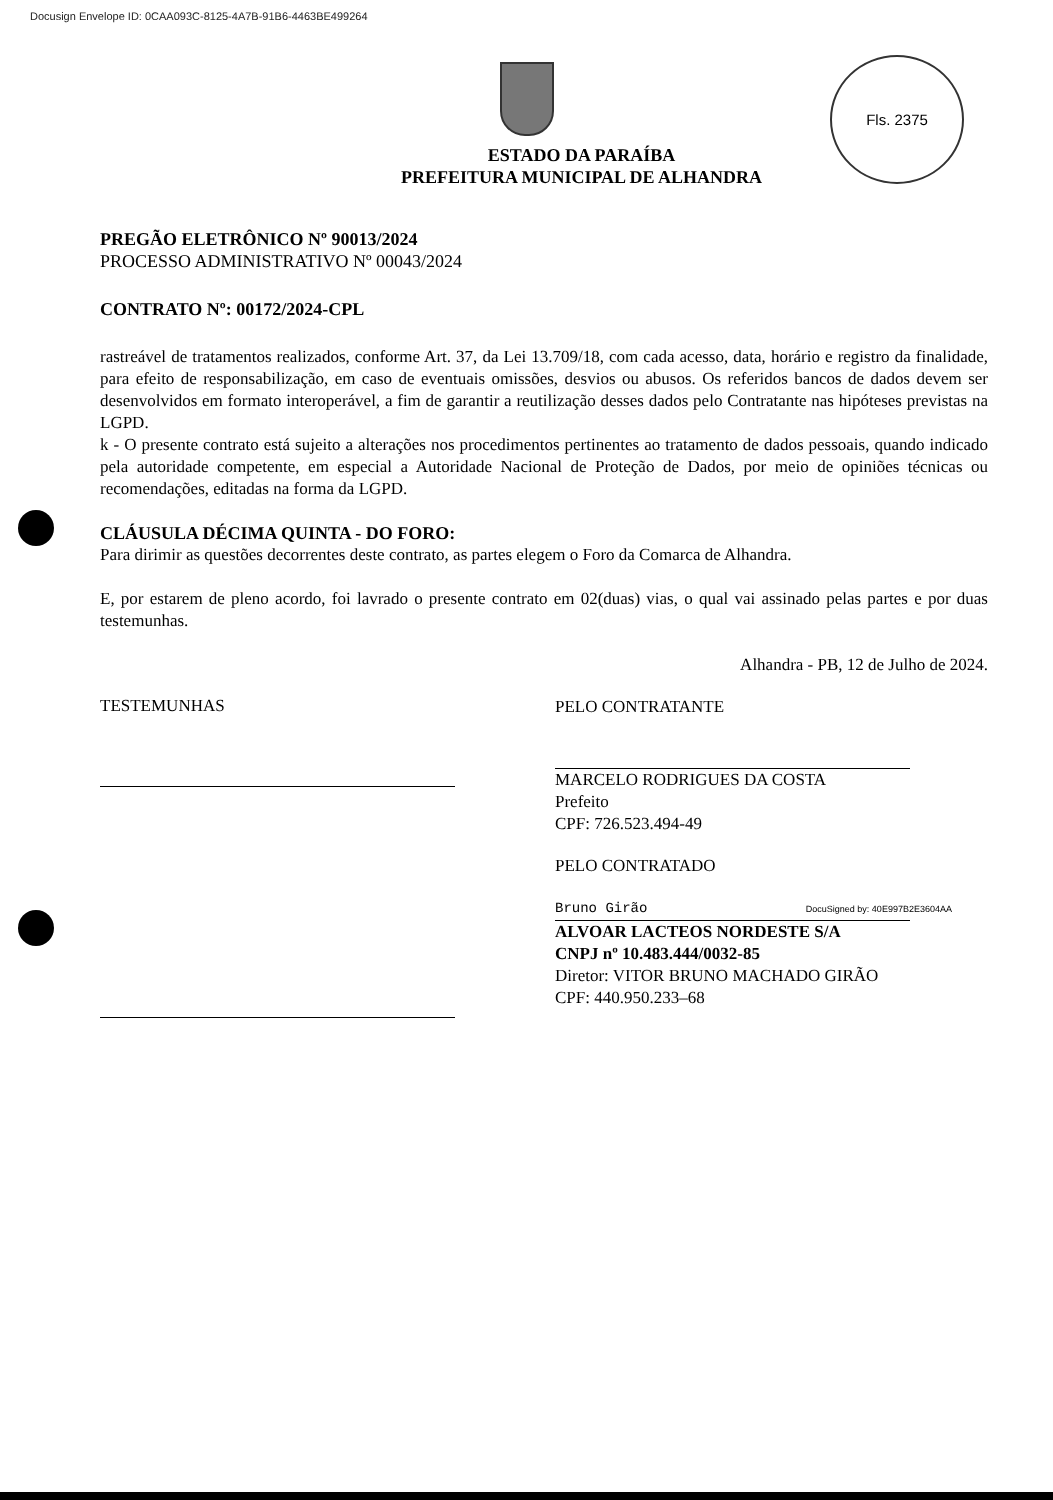Docusign Envelope ID: 0CAA093C-8125-4A7B-91B6-4463BE499264
Fls. 2375
ESTADO DA PARAÍBA
PREFEITURA MUNICIPAL DE ALHANDRA
PREGÃO ELETRÔNICO Nº 90013/2024
PROCESSO ADMINISTRATIVO Nº 00043/2024
CONTRATO Nº: 00172/2024-CPL
rastreável de tratamentos realizados, conforme Art. 37, da Lei 13.709/18, com cada acesso, data, horário e registro da finalidade, para efeito de responsabilização, em caso de eventuais omissões, desvios ou abusos. Os referidos bancos de dados devem ser desenvolvidos em formato interoperável, a fim de garantir a reutilização desses dados pelo Contratante nas hipóteses previstas na LGPD.
k - O presente contrato está sujeito a alterações nos procedimentos pertinentes ao tratamento de dados pessoais, quando indicado pela autoridade competente, em especial a Autoridade Nacional de Proteção de Dados, por meio de opiniões técnicas ou recomendações, editadas na forma da LGPD.
CLÁUSULA DÉCIMA QUINTA - DO FORO:
Para dirimir as questões decorrentes deste contrato, as partes elegem o Foro da Comarca de Alhandra.
E, por estarem de pleno acordo, foi lavrado o presente contrato em 02(duas) vias, o qual vai assinado pelas partes e por duas testemunhas.
Alhandra - PB, 12 de Julho de 2024.
TESTEMUNHAS
PELO CONTRATANTE
MARCELO RODRIGUES DA COSTA
Prefeito
CPF: 726.523.494-49
PELO CONTRATADO
Bruno Girão DocuSigned by: 40E997B2E3604AA
ALVOAR LACTEOS NORDESTE S/A
CNPJ nº 10.483.444/0032-85
Diretor: VITOR BRUNO MACHADO GIRÃO
CPF: 440.950.233–68